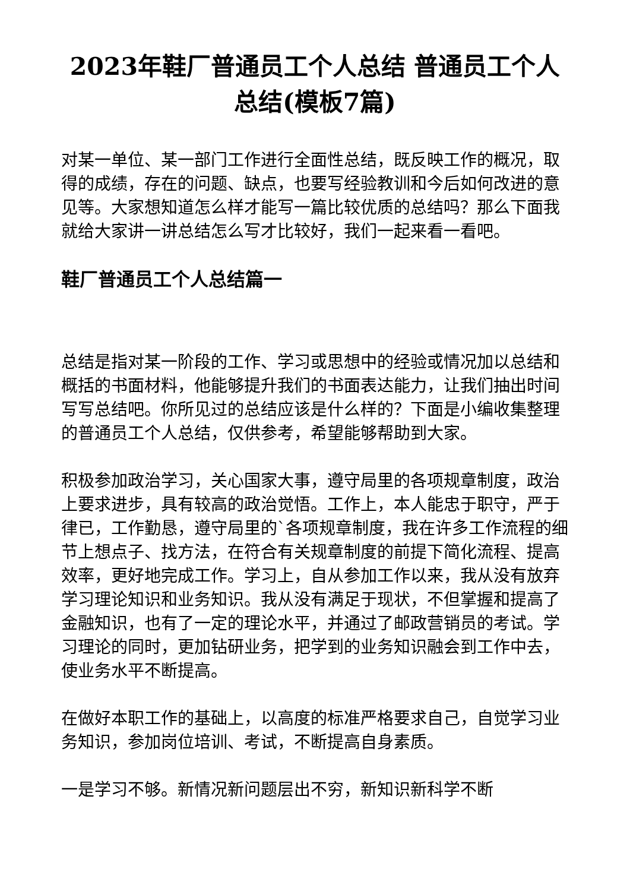2023年鞋厂普通员工个人总结 普通员工个人总结(模板7篇)
对某一单位、某一部门工作进行全面性总结，既反映工作的概况，取得的成绩，存在的问题、缺点，也要写经验教训和今后如何改进的意见等。大家想知道怎么样才能写一篇比较优质的总结吗？那么下面我就给大家讲一讲总结怎么写才比较好，我们一起来看一看吧。
鞋厂普通员工个人总结篇一
总结是指对某一阶段的工作、学习或思想中的经验或情况加以总结和概括的书面材料，他能够提升我们的书面表达能力，让我们抽出时间写写总结吧。你所见过的总结应该是什么样的？下面是小编收集整理的普通员工个人总结，仅供参考，希望能够帮助到大家。
积极参加政治学习，关心国家大事，遵守局里的各项规章制度，政治上要求进步，具有较高的政治觉悟。工作上，本人能忠于职守，严于律已，工作勤恳，遵守局里的`各项规章制度，我在许多工作流程的细节上想点子、找方法，在符合有关规章制度的前提下简化流程、提高效率，更好地完成工作。学习上，自从参加工作以来，我从没有放弃学习理论知识和业务知识。我从没有满足于现状，不但掌握和提高了金融知识，也有了一定的理论水平，并通过了邮政营销员的考试。学习理论的同时，更加钻研业务，把学到的业务知识融会到工作中去，使业务水平不断提高。
在做好本职工作的基础上，以高度的标准严格要求自己，自觉学习业务知识，参加岗位培训、考试，不断提高自身素质。
一是学习不够。新情况新问题层出不穷，新知识新科学不断